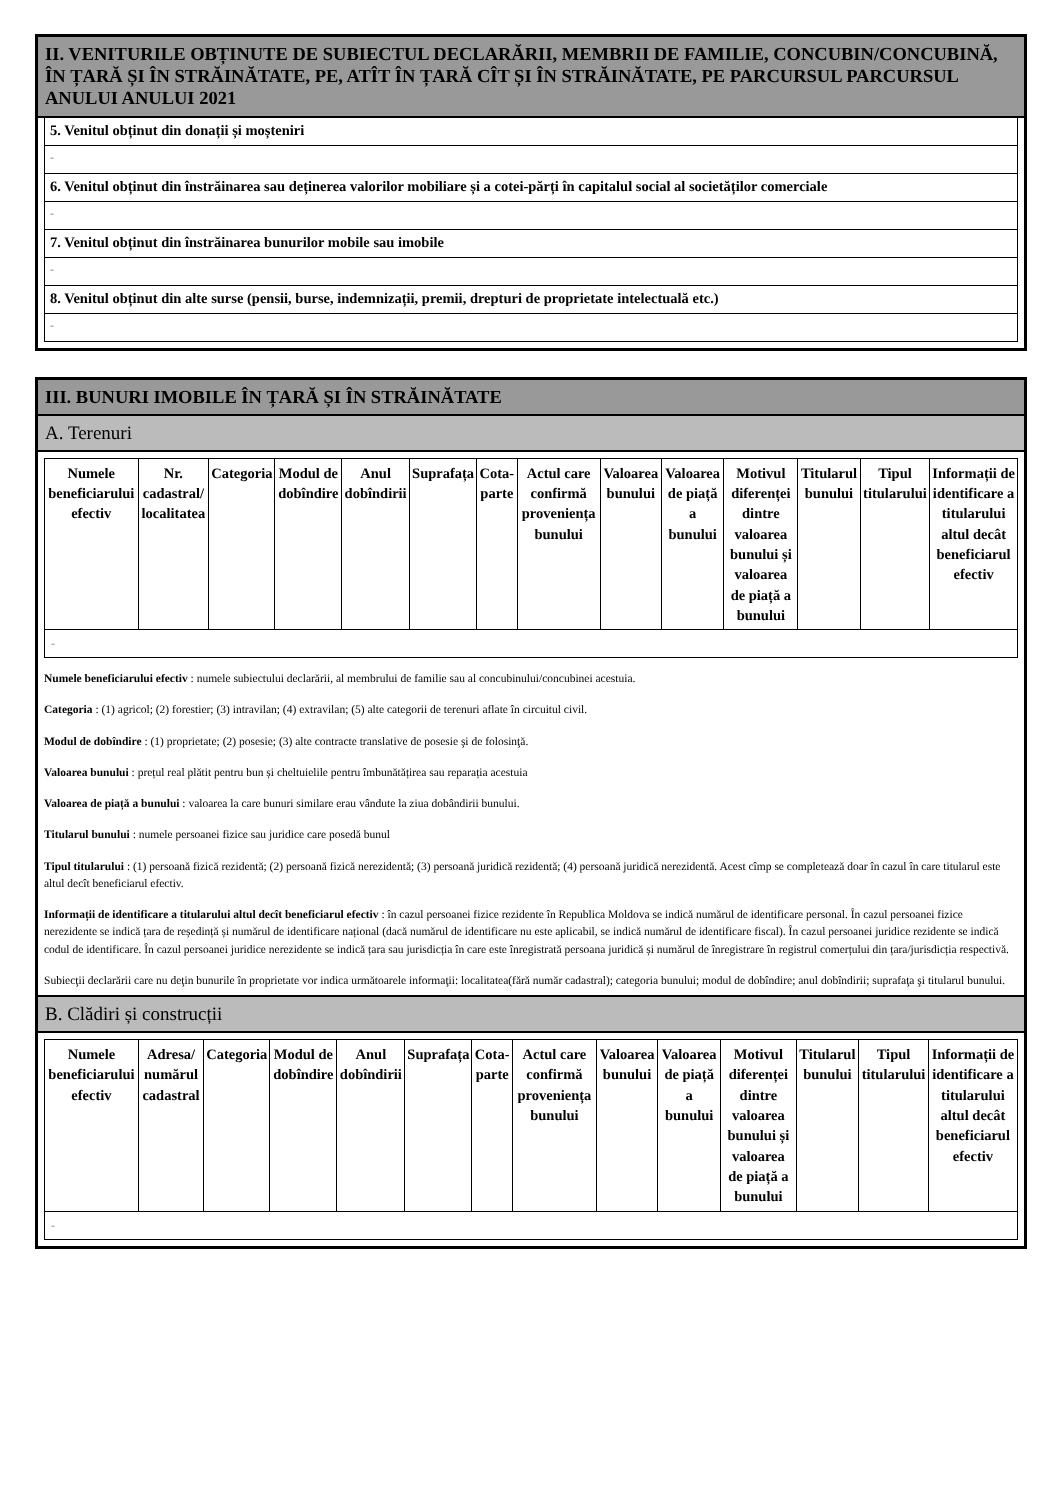II. VENITURILE OBȚINUTE DE SUBIECTUL DECLARĂRII, MEMBRII DE FAMILIE, CONCUBIN/CONCUBINĂ, ÎN ȚARĂ ȘI ÎN STRĂINĂTATE, PE, ATÎT ÎN ȚARĂ CÎT ȘI ÎN STRĂINĂTATE, PE PARCURSUL PARCURSUL ANULUI ANULUI 2021
5. Venitul obținut din donații și moșteniri
-
6. Venitul obținut din înstrăinarea sau deținerea valorilor mobiliare și a cotei-părți în capitalul social al societăților comerciale
-
7. Venitul obținut din înstrăinarea bunurilor mobile sau imobile
-
8. Venitul obținut din alte surse (pensii, burse, indemnizații, premii, drepturi de proprietate intelectuală etc.)
-
III. BUNURI IMOBILE ÎN ȚARĂ ȘI ÎN STRĂINĂTATE
A. Terenuri
| Numele beneficiarului efectiv | Nr. cadastral/ localitatea | Categoria | Modul de dobîndire | Anul dobîndirii | Suprafața | Cota-parte | Actul care confirmă proveniența bunului | Valoarea bunului | Valoarea de piață a bunului | Motivul diferenței dintre valoarea bunului și valoarea de piață a bunului | Titularul bunului | Tipul titularului | Informații de identificare a titularului altul decât beneficiarul efectiv |
| --- | --- | --- | --- | --- | --- | --- | --- | --- | --- | --- | --- | --- | --- |
| - | | | | | | | | | | | | | |
Numele beneficiarului efectiv : numele subiectului declarării, al membrului de familie sau al concubinului/concubinei acestuia.
Categoria : (1) agricol; (2) forestier; (3) intravilan; (4) extravilan; (5) alte categorii de terenuri aflate în circuitul civil.
Modul de dobîndire : (1) proprietate; (2) posesie; (3) alte contracte translative de posesie şi de folosinţă.
Valoarea bunului : prețul real plătit pentru bun și cheltuielile pentru îmbunătățirea sau reparația acestuia
Valoarea de piață a bunului : valoarea la care bunuri similare erau vândute la ziua dobândirii bunului.
Titularul bunului : numele persoanei fizice sau juridice care posedă bunul
Tipul titularului : (1) persoană fizică rezidentă; (2) persoană fizică nerezidentă; (3) persoană juridică rezidentă; (4) persoană juridică nerezidentă. Acest cîmp se completează doar în cazul în care titularul este altul decît beneficiarul efectiv.
Informații de identificare a titularului altul decît beneficiarul efectiv : în cazul persoanei fizice rezidente în Republica Moldova se indică numărul de identificare personal. În cazul persoanei fizice nerezidente se indică țara de reședință și numărul de identificare național (dacă numărul de identificare nu este aplicabil, se indică numărul de identificare fiscal). În cazul persoanei juridice rezidente se indică codul de identificare. În cazul persoanei juridice nerezidente se indică țara sau jurisdicția în care este înregistrată persoana juridică și numărul de înregistrare în registrul comerțului din țara/jurisdicția respectivă.
Subiecţii declarării care nu deţin bunurile în proprietate vor indica următoarele informaţii: localitatea(fără număr cadastral); categoria bunului; modul de dobîndire; anul dobîndirii; suprafaţa şi titularul bunului.
B. Clădiri și construcții
| Numele beneficiarului efectiv | Adresa/ numărul cadastral | Categoria | Modul de dobîndire | Anul dobîndirii | Suprafața | Cota-parte | Actul care confirmă proveniența bunului | Valoarea bunului | Valoarea de piață a bunului | Motivul diferenței dintre valoarea bunului și valoarea de piață a bunului | Titularul bunului | Tipul titularului | Informații de identificare a titularului altul decât beneficiarul efectiv |
| --- | --- | --- | --- | --- | --- | --- | --- | --- | --- | --- | --- | --- | --- |
| - | | | | | | | | | | | | | |